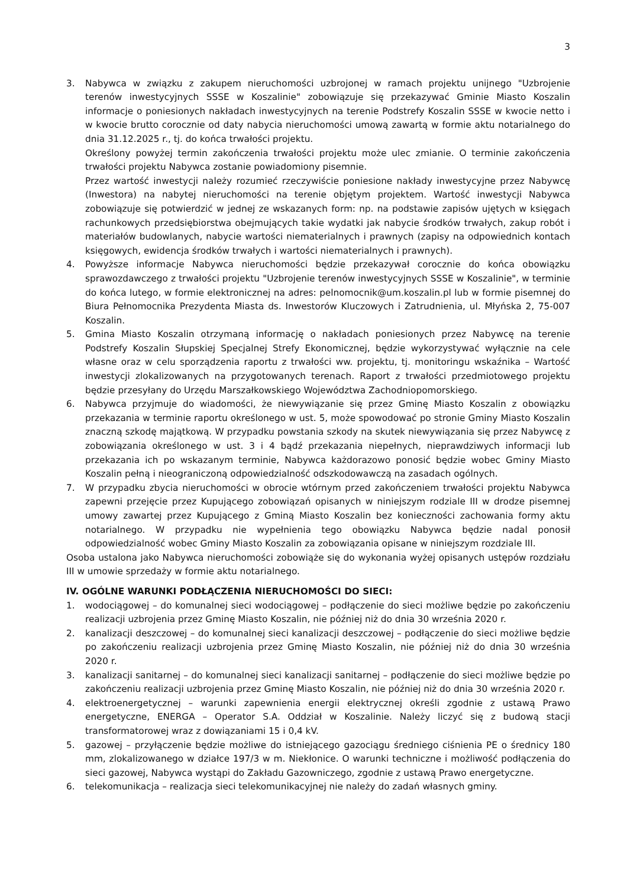3
3. Nabywca w związku z zakupem nieruchomości uzbrojonej w ramach projektu unijnego "Uzbrojenie terenów inwestycyjnych SSSE w Koszalinie" zobowiązuje się przekazywać Gminie Miasto Koszalin informacje o poniesionych nakładach inwestycyjnych na terenie Podstrefy Koszalin SSSE w kwocie netto i w kwocie brutto corocznie od daty nabycia nieruchomości umową zawartą w formie aktu notarialnego do dnia 31.12.2025 r., tj. do końca trwałości projektu.
Określony powyżej termin zakończenia trwałości projektu może ulec zmianie. O terminie zakończenia trwałości projektu Nabywca zostanie powiadomiony pisemnie.
Przez wartość inwestycji należy rozumieć rzeczywiście poniesione nakłady inwestycyjne przez Nabywcę (Inwestora) na nabytej nieruchomości na terenie objętym projektem. Wartość inwestycji Nabywca zobowiązuje się potwierdzić w jednej ze wskazanych form: np. na podstawie zapisów ujętych w księgach rachunkowych przedsiębiorstwa obejmujących takie wydatki jak nabycie środków trwałych, zakup robót i materiałów budowlanych, nabycie wartości niematerialnych i prawnych (zapisy na odpowiednich kontach księgowych, ewidencja środków trwałych i wartości niematerialnych i prawnych).
4. Powyższe informacje Nabywca nieruchomości będzie przekazywał corocznie do końca obowiązku sprawozdawczego z trwałości projektu "Uzbrojenie terenów inwestycyjnych SSSE w Koszalinie", w terminie do końca lutego, w formie elektronicznej na adres: pelnomocnik@um.koszalin.pl lub w formie pisemnej do Biura Pełnomocnika Prezydenta Miasta ds. Inwestorów Kluczowych i Zatrudnienia, ul. Młyńska 2, 75-007 Koszalin.
5. Gmina Miasto Koszalin otrzymaną informację o nakładach poniesionych przez Nabywcę na terenie Podstrefy Koszalin Słupskiej Specjalnej Strefy Ekonomicznej, będzie wykorzystywać wyłącznie na cele własne oraz w celu sporządzenia raportu z trwałości ww. projektu, tj. monitoringu wskaźnika – Wartość inwestycji zlokalizowanych na przygotowanych terenach. Raport z trwałości przedmiotowego projektu będzie przesyłany do Urzędu Marszałkowskiego Województwa Zachodniopomorskiego.
6. Nabywca przyjmuje do wiadomości, że niewywiązanie się przez Gminę Miasto Koszalin z obowiązku przekazania w terminie raportu określonego w ust. 5, może spowodować po stronie Gminy Miasto Koszalin znaczną szkodę majątkową. W przypadku powstania szkody na skutek niewywiązania się przez Nabywcę z zobowiązania określonego w ust. 3 i 4 bądź przekazania niepełnych, nieprawdziwych informacji lub przekazania ich po wskazanym terminie, Nabywca każdorazowo ponosić będzie wobec Gminy Miasto Koszalin pełną i nieograniczoną odpowiedzialność odszkodowawczą na zasadach ogólnych.
7. W przypadku zbycia nieruchomości w obrocie wtórnym przed zakończeniem trwałości projektu Nabywca zapewni przejęcie przez Kupującego zobowiązań opisanych w niniejszym rodziale III w drodze pisemnej umowy zawartej przez Kupującego z Gminą Miasto Koszalin bez konieczności zachowania formy aktu notarialnego. W przypadku nie wypełnienia tego obowiązku Nabywca będzie nadal ponosił odpowiedzialność wobec Gminy Miasto Koszalin za zobowiązania opisane w niniejszym rozdziale III.
Osoba ustalona jako Nabywca nieruchomości zobowiąże się do wykonania wyżej opisanych ustępów rozdziału III w umowie sprzedaży w formie aktu notarialnego.
IV. OGÓLNE WARUNKI PODŁĄCZENIA NIERUCHOMOŚCI DO SIECI:
1. wodociągowej – do komunalnej sieci wodociągowej – podłączenie do sieci możliwe będzie po zakończeniu realizacji uzbrojenia przez Gminę Miasto Koszalin, nie później niż do dnia 30 września 2020 r.
2. kanalizacji deszczowej – do komunalnej sieci kanalizacji deszczowej – podłączenie do sieci możliwe będzie po zakończeniu realizacji uzbrojenia przez Gminę Miasto Koszalin, nie później niż do dnia 30 września 2020 r.
3. kanalizacji sanitarnej – do komunalnej sieci kanalizacji sanitarnej – podłączenie do sieci możliwe będzie po zakończeniu realizacji uzbrojenia przez Gminę Miasto Koszalin, nie później niż do dnia 30 września 2020 r.
4. elektroenergetycznej – warunki zapewnienia energii elektrycznej określi zgodnie z ustawą Prawo energetyczne, ENERGA – Operator S.A. Oddział w Koszalinie. Należy liczyć się z budową stacji transformatorowej wraz z dowiązaniami 15 i 0,4 kV.
5. gazowej – przyłączenie będzie możliwe do istniejącego gazociągu średniego ciśnienia PE o średnicy 180 mm, zlokalizowanego w działce 197/3 w m. Niekłonice. O warunki techniczne i możliwość podłączenia do sieci gazowej, Nabywca wystąpi do Zakładu Gazowniczego, zgodnie z ustawą Prawo energetyczne.
6. telekomunikacja – realizacja sieci telekomunikacyjnej nie należy do zadań własnych gminy.